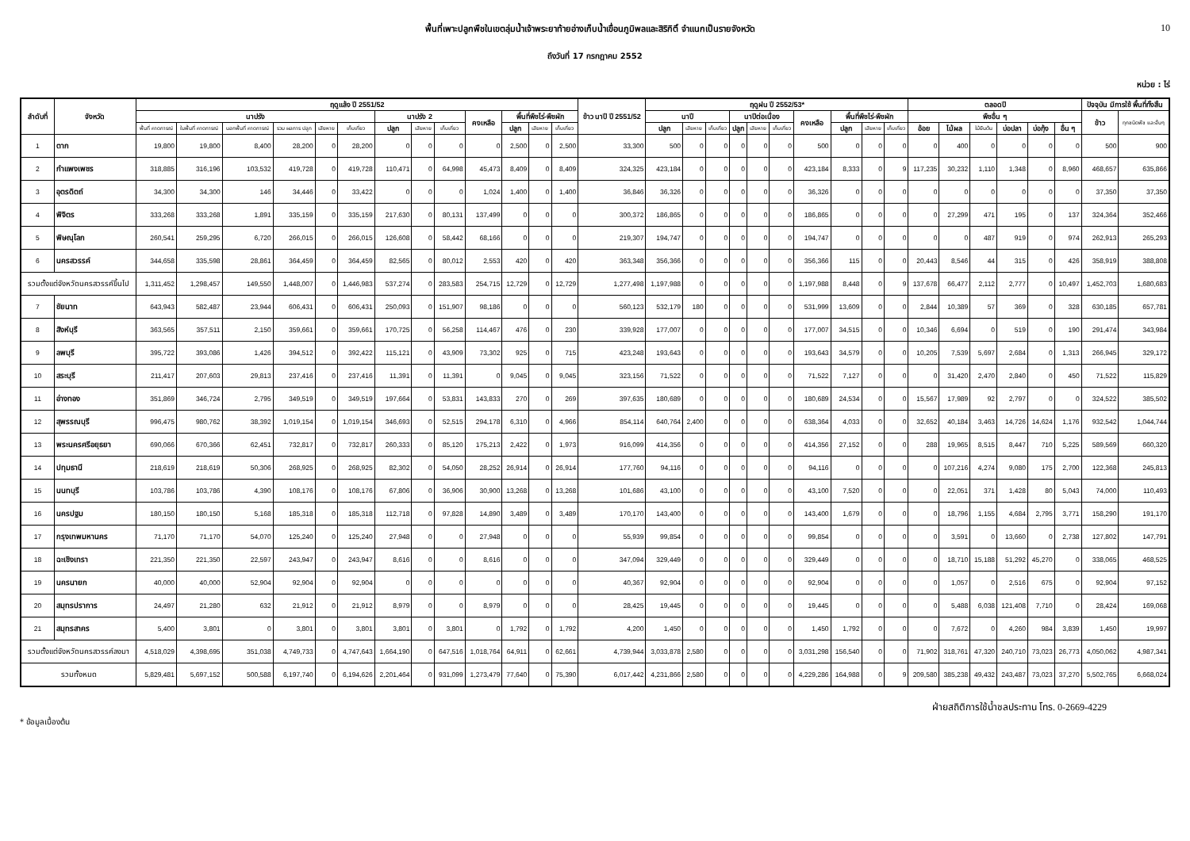พื้นที่เพาะปลูกพืชในเขตลุ่มน้ำเจ้าพระยาท้ายอ่างเก็บน้ำเขื่อนภูมิพลและสิริกิติ์ จำแนกเป็นรายจังหวัด
10
ถึงวันที่ 17 กรกฎาคม 2552
หน่วย : ไร่
| ลำดับที่ | จังหวัด | ฤดูแล้ง ปี 2551/52 | | | | | | | | | | | | | ข้าว นาปี ปี 2551/52 | ฤดูฝน ปี 2552/53* | | | | | | | | | | ตลอดปี | | | | | | ปัจจุบัน มีการใช้ พื้นที่ทั้งสิ้น | |
| --- | --- | --- | --- | --- | --- | --- | --- | --- | --- | --- | --- | --- | --- | --- | --- | --- | --- | --- | --- | --- | --- | --- | --- | --- | --- | --- | --- | --- | --- | --- | --- | --- | --- |
| | | นาปรัง | | | | | | นาปรัง 2 | | | คงเหลือ | พื้นที่พืชไร่-พืชผัก | | | | นาปี | | | นาปีต่อเนื่อง | | | คงเหลือ | พื้นที่พืชไร่-พืชผัก | | | พืชอื่น ๆ | | | | | | ข้าว | ทุกชนิดพืช และอื่นๆ |
| | | พื้นที่ คาดการณ์ | ในพื้นที่ คาดการณ์ | นอกพื้นที่ คาดการณ์ | รวม ผลการ ปลูก | เสียหาย | เก็บเกี่ยว | ปลูก | เสียหาย | เก็บเกี่ยว | | ปลูก | เสียหาย | เก็บเกี่ยว | | ปลูก | เสียหาย | เก็บเกี่ยว | ปลูก | เสียหาย | เก็บเกี่ยว | | ปลูก | เสียหาย | เก็บเกี่ยว | อ้อย | ไม้ผล | ไม้ยืนต้น | บ่อปลา | บ่อกุ้ง | อื่น ๆ | | |
| 1 | ตาก | 19,800 | 19,800 | 8,400 | 28,200 | 0 | 28,200 | 0 | 0 | 0 | 0 | 2,500 | 0 | 2,500 | 33,300 | 500 | 0 | 0 | 0 | 0 | 0 | 500 | 0 | 0 | 0 | 0 | 400 | 0 | 0 | 0 | 0 | 500 | 900 |
| 2 | กำแพงเพชร | 318,885 | 316,196 | 103,532 | 419,728 | 0 | 419,728 | 110,471 | 0 | 64,998 | 45,473 | 8,409 | 0 | 8,409 | 324,325 | 423,184 | 0 | 0 | 0 | 0 | 0 | 423,184 | 8,333 | 0 | 9 | 117,235 | 30,232 | 1,110 | 1,348 | 0 | 8,960 | 468,657 | 635,866 |
| 3 | อุตรดิตถ์ | 34,300 | 34,300 | 146 | 34,446 | 0 | 33,422 | 0 | 0 | 0 | 1,024 | 1,400 | 0 | 1,400 | 36,846 | 36,326 | 0 | 0 | 0 | 0 | 0 | 36,326 | 0 | 0 | 0 | 0 | 0 | 0 | 0 | 0 | 0 | 37,350 | 37,350 |
| 4 | พิจิตร | 333,268 | 333,268 | 1,891 | 335,159 | 0 | 335,159 | 217,630 | 0 | 80,131 | 137,499 | 0 | 0 | 0 | 300,372 | 186,865 | 0 | 0 | 0 | 0 | 0 | 186,865 | 0 | 0 | 0 | 0 | 27,299 | 471 | 195 | 0 | 137 | 324,364 | 352,466 |
| 5 | พิษณุโลก | 260,541 | 259,295 | 6,720 | 266,015 | 0 | 266,015 | 126,608 | 0 | 58,442 | 68,166 | 0 | 0 | 0 | 219,307 | 194,747 | 0 | 0 | 0 | 0 | 0 | 194,747 | 0 | 0 | 0 | 0 | 0 | 487 | 919 | 0 | 974 | 262,913 | 265,293 |
| 6 | นครสวรรค์ | 344,658 | 335,598 | 28,861 | 364,459 | 0 | 364,459 | 82,565 | 0 | 80,012 | 2,553 | 420 | 0 | 420 | 363,348 | 356,366 | 0 | 0 | 0 | 0 | 0 | 356,366 | 115 | 0 | 0 | 20,443 | 8,546 | 44 | 315 | 0 | 426 | 358,919 | 388,808 |
| รวมตั้งแต่จังหวัดนครสวรรค์ขึ้นไป | | 1,311,452 | 1,298,457 | 149,550 | 1,448,007 | 0 | 1,446,983 | 537,274 | 0 | 283,583 | 254,715 | 12,729 | 0 | 12,729 | 1,277,498 | 1,197,988 | 0 | 0 | 0 | 0 | 0 | 1,197,988 | 8,448 | 0 | 9 | 137,678 | 66,477 | 2,112 | 2,777 | 0 | 10,497 | 1,452,703 | 1,680,683 |
| 7 | ชัยนาท | 643,943 | 582,487 | 23,944 | 606,431 | 0 | 606,431 | 250,093 | 0 | 151,907 | 98,186 | 0 | 0 | 0 | 560,123 | 532,179 | 180 | 0 | 0 | 0 | 0 | 531,999 | 13,609 | 0 | 0 | 2,844 | 10,389 | 57 | 369 | 0 | 328 | 630,185 | 657,781 |
| 8 | สิงห์บุรี | 363,565 | 357,511 | 2,150 | 359,661 | 0 | 359,661 | 170,725 | 0 | 56,258 | 114,467 | 476 | 0 | 230 | 339,928 | 177,007 | 0 | 0 | 0 | 0 | 0 | 177,007 | 34,515 | 0 | 0 | 10,346 | 6,694 | 0 | 519 | 0 | 190 | 291,474 | 343,984 |
| 9 | ลพบุรี | 395,722 | 393,086 | 1,426 | 394,512 | 0 | 392,422 | 115,121 | 0 | 43,909 | 73,302 | 925 | 0 | 715 | 423,248 | 193,643 | 0 | 0 | 0 | 0 | 0 | 193,643 | 34,579 | 0 | 0 | 10,205 | 7,539 | 5,697 | 2,684 | 0 | 1,313 | 266,945 | 329,172 |
| 10 | สระบุรี | 211,417 | 207,603 | 29,813 | 237,416 | 0 | 237,416 | 11,391 | 0 | 11,391 | 0 | 9,045 | 0 | 9,045 | 323,156 | 71,522 | 0 | 0 | 0 | 0 | 0 | 71,522 | 7,127 | 0 | 0 | 0 | 31,420 | 2,470 | 2,840 | 0 | 450 | 71,522 | 115,829 |
| 11 | อ่างทอง | 351,869 | 346,724 | 2,795 | 349,519 | 0 | 349,519 | 197,664 | 0 | 53,831 | 143,833 | 270 | 0 | 269 | 397,635 | 180,689 | 0 | 0 | 0 | 0 | 0 | 180,689 | 24,534 | 0 | 0 | 15,567 | 17,989 | 92 | 2,797 | 0 | 0 | 324,522 | 385,502 |
| 12 | สุพรรณบุรี | 996,475 | 980,762 | 38,392 | 1,019,154 | 0 | 1,019,154 | 346,693 | 0 | 52,515 | 294,178 | 6,310 | 0 | 4,966 | 854,114 | 640,764 | 2,400 | 0 | 0 | 0 | 0 | 638,364 | 4,033 | 0 | 0 | 32,652 | 40,184 | 3,463 | 14,726 | 14,624 | 1,176 | 932,542 | 1,044,744 |
| 13 | พระนครศรีอยุธยา | 690,066 | 670,366 | 62,451 | 732,817 | 0 | 732,817 | 260,333 | 0 | 85,120 | 175,213 | 2,422 | 0 | 1,973 | 916,099 | 414,356 | 0 | 0 | 0 | 0 | 0 | 414,356 | 27,152 | 0 | 0 | 288 | 19,965 | 8,515 | 8,447 | 710 | 5,225 | 589,569 | 660,320 |
| 14 | ปทุมธานี | 218,619 | 218,619 | 50,306 | 268,925 | 0 | 268,925 | 82,302 | 0 | 54,050 | 28,252 | 26,914 | 0 | 26,914 | 177,760 | 94,116 | 0 | 0 | 0 | 0 | 0 | 94,116 | 0 | 0 | 0 | 0 | 107,216 | 4,274 | 9,080 | 175 | 2,700 | 122,368 | 245,813 |
| 15 | นนทบุรี | 103,786 | 103,786 | 4,390 | 108,176 | 0 | 108,176 | 67,806 | 0 | 36,906 | 30,900 | 13,268 | 0 | 13,268 | 101,686 | 43,100 | 0 | 0 | 0 | 0 | 0 | 43,100 | 7,520 | 0 | 0 | 0 | 22,051 | 371 | 1,428 | 80 | 5,043 | 74,000 | 110,493 |
| 16 | นครปฐม | 180,150 | 180,150 | 5,168 | 185,318 | 0 | 185,318 | 112,718 | 0 | 97,828 | 14,890 | 3,489 | 0 | 3,489 | 170,170 | 143,400 | 0 | 0 | 0 | 0 | 0 | 143,400 | 1,679 | 0 | 0 | 0 | 18,796 | 1,155 | 4,684 | 2,795 | 3,771 | 158,290 | 191,170 |
| 17 | กรุงเทพมหานคร | 71,170 | 71,170 | 54,070 | 125,240 | 0 | 125,240 | 27,948 | 0 | 0 | 27,948 | 0 | 0 | 0 | 55,939 | 99,854 | 0 | 0 | 0 | 0 | 0 | 99,854 | 0 | 0 | 0 | 0 | 3,591 | 0 | 13,660 | 0 | 2,738 | 127,802 | 147,791 |
| 18 | ฉะเชิงเทรา | 221,350 | 221,350 | 22,597 | 243,947 | 0 | 243,947 | 8,616 | 0 | 0 | 8,616 | 0 | 0 | 0 | 347,094 | 329,449 | 0 | 0 | 0 | 0 | 0 | 329,449 | 0 | 0 | 0 | 0 | 18,710 | 15,188 | 51,292 | 45,270 | 0 | 338,065 | 468,525 |
| 19 | นครนายก | 40,000 | 40,000 | 52,904 | 92,904 | 0 | 92,904 | 0 | 0 | 0 | 0 | 0 | 0 | 0 | 40,367 | 92,904 | 0 | 0 | 0 | 0 | 0 | 92,904 | 0 | 0 | 0 | 0 | 1,057 | 0 | 2,516 | 675 | 0 | 92,904 | 97,152 |
| 20 | สมุทรปราการ | 24,497 | 21,280 | 632 | 21,912 | 0 | 21,912 | 8,979 | 0 | 0 | 8,979 | 0 | 0 | 0 | 28,425 | 19,445 | 0 | 0 | 0 | 0 | 0 | 19,445 | 0 | 0 | 0 | 0 | 5,488 | 6,038 | 121,408 | 7,710 | 0 | 28,424 | 169,068 |
| 21 | สมุทรสาคร | 5,400 | 3,801 | 0 | 3,801 | 0 | 3,801 | 3,801 | 0 | 3,801 | 0 | 1,792 | 0 | 1,792 | 4,200 | 1,450 | 0 | 0 | 0 | 0 | 0 | 1,450 | 1,792 | 0 | 0 | 0 | 7,672 | 0 | 4,260 | 984 | 3,839 | 1,450 | 19,997 |
| รวมตั้งแต่จังหวัดนครสวรรค์ลงมา | | 4,518,029 | 4,398,695 | 351,038 | 4,749,733 | 0 | 4,747,643 | 1,664,190 | 0 | 647,516 | 1,018,764 | 64,911 | 0 | 62,661 | 4,739,944 | 3,033,878 | 2,580 | 0 | 0 | 0 | 0 | 3,031,298 | 156,540 | 0 | 0 | 71,902 | 318,761 | 47,320 | 240,710 | 73,023 | 26,773 | 4,050,062 | 4,987,341 |
| รวมทั้งหมด | | 5,829,481 | 5,697,152 | 500,588 | 6,197,740 | 0 | 6,194,626 | 2,201,464 | 0 | 931,099 | 1,273,479 | 77,640 | 0 | 75,390 | 6,017,442 | 4,231,866 | 2,580 | 0 | 0 | 0 | 0 | 4,229,286 | 164,988 | 0 | 9 | 209,580 | 385,238 | 49,432 | 243,487 | 73,023 | 37,270 | 5,502,765 | 6,668,024 |
* ข้อมูลเบื้องต้น
ฝ่ายสถิติการใช้น้ำชลประทาน โทร. 0-2669-4229